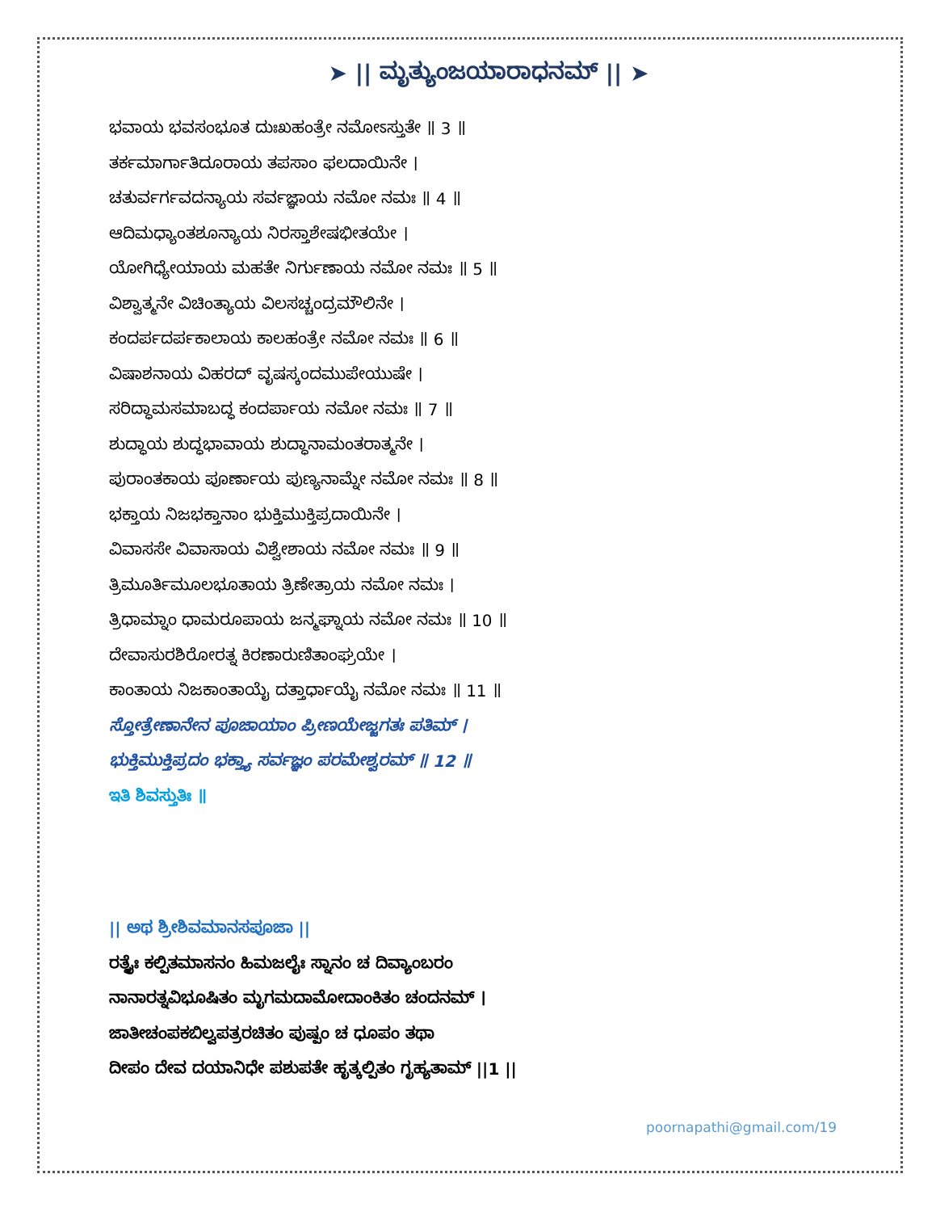➤ || ಮೃತ್ಯುಂಜಯಾರಾಧನಮ್ || ➤
ಭವಾಯ ಭವಸಂಭೂತ ದುಃಖಹಂತ್ರೇ ನಮೋಽಸ್ತುತೇ ॥ 3 ॥
ತರ್ಕಮಾರ್ಗಾತಿದೂರಾಯ ತಪಸಾಂ ಫಲದಾಯಿನೇ ।
ಚತುರ್ವರ್ಗವದನ್ಯಾಯ ಸರ್ವಜ್ಞಾಯ ನಮೋ ನಮಃ ॥ 4 ॥
ಆದಿಮಧ್ಯಾಂತಶೂನ್ಯಾಯ ನಿರಸ್ತಾಶೇಷಭೀತಯೇ ।
ಯೋಗಿಧ್ಯೇಯಾಯ ಮಹತೇ ನಿರ್ಗುಣಾಯ ನಮೋ ನಮಃ ॥ 5 ॥
ವಿಶ್ವಾತ್ಮನೇ ವಿಚಿಂತ್ಯಾಯ ವಿಲಸಚ್ಚಂದ್ರಮೌಲಿನೇ ।
ಕಂದರ್ಪದರ್ಪಕಾಲಾಯ ಕಾಲಹಂತ್ರೇ ನಮೋ ನಮಃ ॥ 6 ॥
ವಿಷಾಶನಾಯ ವಿಹರದ್ ವೃಷಸ್ಕಂದಮುಪೇಯುಷೇ ।
ಸರಿದ್ಧಾಮಸಮಾಬದ್ಧ ಕಂದರ್ಪಾಯ ನಮೋ ನಮಃ ॥ 7 ॥
ಶುದ್ಧಾಯ ಶುದ್ಧಭಾವಾಯ ಶುದ್ಧಾನಾಮಂತರಾತ್ಮನೇ ।
ಪುರಾಂತಕಾಯ ಪೂರ್ಣಾಯ ಪುಣ್ಯನಾಮ್ನೇ ನಮೋ ನಮಃ ॥ 8 ॥
ಭಕ್ತಾಯ ನಿಜಭಕ್ತಾನಾಂ ಭುಕ್ತಿಮುಕ್ತಿಪ್ರದಾಯಿನೇ ।
ವಿವಾಸಸೇ ವಿವಾಸಾಯ ವಿಶ್ವೇಶಾಯ ನಮೋ ನಮಃ ॥ 9 ॥
ತ್ರಿಮೂರ್ತಿಮೂಲಭೂತಾಯ ತ್ರಿಣೇತ್ರಾಯ ನಮೋ ನಮಃ ।
ತ್ರಿಧಾಮ್ನಾಂ ಧಾಮರೂಪಾಯ ಜನ್ಮಘ್ನಾಯ ನಮೋ ನಮಃ ॥ 10 ॥
ದೇವಾಸುರಶಿರೋರತ್ನ ಕಿರಣಾರುಣಿತಾಂಘ್ರಯೇ ।
ಕಾಂತಾಯ ನಿಜಕಾಂತಾಯೈ ದತ್ತಾರ್ಧಾಯೈ ನಮೋ ನಮಃ ॥ 11 ॥
ಸ್ತೋತ್ರೇಣಾನೇನ ಪೂಜಾಯಾಂ ಪ್ರೀಣಯೇಜ್ಜಗತಃ ಪತಿಮ್ ।
ಭುಕ್ತಿಮುಕ್ತಿಪ್ರದಂ ಭಕ್ತ್ಯಾ ಸರ್ವಜ್ಞಂ ಪರಮೇಶ್ವರಮ್ ॥ 12 ॥
ಇತಿ ಶಿವಸ್ತುತಿಃ ॥
|| ಅಥ ಶ್ರೀಶಿವಮಾನಸಪೂಜಾ ||
ರತ್ನೈಃ ಕಲ್ಪಿತಮಾಸನಂ ಹಿಮಜಲೈಃ ಸ್ನಾನಂ ಚ ದಿವ್ಯಾಂಬರಂ
ನಾನಾರತ್ನವಿಭೂಷಿತಂ ಮೃಗಮದಾಮೋದಾಂಕಿತಂ ಚಂದನಮ್ ।
ಜಾತೀಚಂಪಕಬಿಲ್ವಪತ್ರರಚಿತಂ ಪುಷ್ಪಂ ಚ ಧೂಪಂ ತಥಾ
ದೀಪಂ ದೇವ ದಯಾನಿಧೇ ಪಶುಪತೇ ಹೃತ್ಕಲ್ಪಿತಂ ಗೃಹ್ಯತಾಮ್ ||1 ||
poornapathi@gmail.com/19